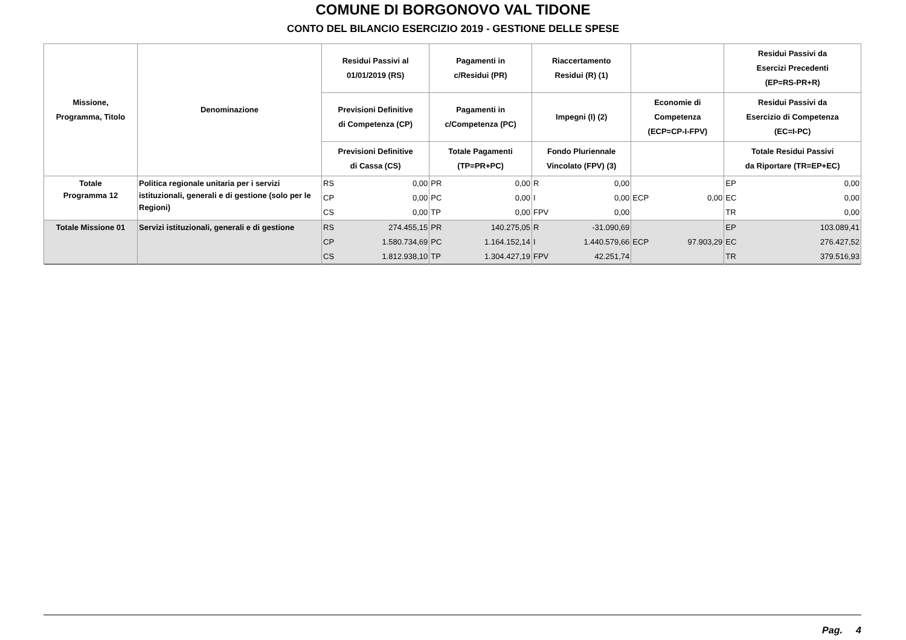COMUNE DI BORGONOVO VAL TIDONE
CONTO DEL BILANCIO ESERCIZIO 2019 - GESTIONE DELLE SPESE
| Missione, Programma, Titolo | Denominazione | Residui Passivi al 01/01/2019 (RS) | | Pagamenti in c/Residui (PR) | | Riaccertamento Residui (R) (1) | | | | Residui Passivi da Esercizi Precedenti (EP=RS-PR+R) | |
| --- | --- | --- | --- | --- | --- | --- | --- | --- | --- | --- | --- |
| | | Previsioni Definitive di Competenza (CP) | | Pagamenti in c/Competenza (PC) | | Impegni (I) (2) | | Economie di Competenza (ECP=CP-I-FPV) | | Residui Passivi da Esercizio di Competenza (EC=I-PC) | |
| | | Previsioni Definitive di Cassa (CS) | | Totale Pagamenti (TP=PR+PC) | | Fondo Pluriennale Vincolato (FPV) (3) | | | | Totale Residui Passivi da Riportare (TR=EP+EC) | |
| Totale Programma 12 | Politica regionale unitaria per i servizi istituzionali, generali e di gestione (solo per le Regioni) | RS | 0,00 | PR | 0,00 | R | 0,00 | | | EP | 0,00 |
| | | CP | 0,00 | PC | 0,00 | I | 0,00 | ECP | 0,00 | EC | 0,00 |
| | | CS | 0,00 | TP | 0,00 | FPV | 0,00 | | | TR | 0,00 |
| Totale Missione 01 | Servizi istituzionali, generali e di gestione | RS | 274.455,15 | PR | 140.275,05 | R | -31.090,69 | | | EP | 103.089,41 |
| | | CP | 1.580.734,69 | PC | 1.164.152,14 | I | 1.440.579,66 | ECP | 97.903,29 | EC | 276.427,52 |
| | | CS | 1.812.938,10 | TP | 1.304.427,19 | FPV | 42.251,74 | | | TR | 379.516,93 |
Pag. 4